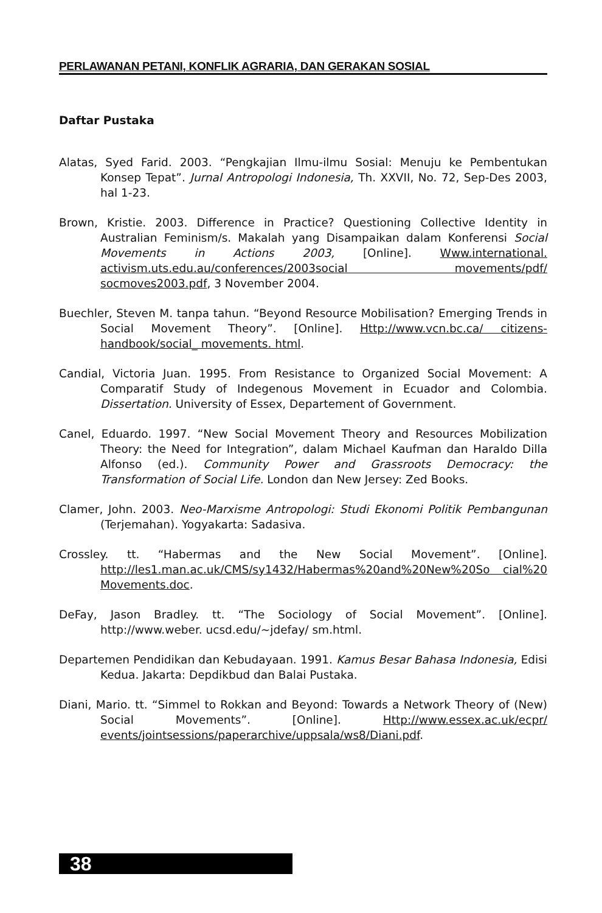PERLAWANAN PETANI, KONFLIK AGRARIA, DAN GERAKAN SOSIAL
Daftar Pustaka
Alatas, Syed Farid. 2003. “Pengkajian Ilmu-ilmu Sosial: Menuju ke Pembentukan Konsep Tepat”. Jurnal Antropologi Indonesia, Th. XXVII, No. 72, Sep-Des 2003, hal 1-23.
Brown, Kristie. 2003. Difference in Practice? Questioning Collective Identity in Australian Feminism/s. Makalah yang Disampaikan dalam Konferensi Social Movements in Actions 2003, [Online]. Www.international. activism.uts.edu.au/conferences/2003social movements/pdf/ socmoves2003.pdf, 3 November 2004.
Buechler, Steven M. tanpa tahun. “Beyond Resource Mobilisation? Emerging Trends in Social Movement Theory”. [Online]. Http://www.vcn.bc.ca/ citizens-handbook/social_ movements. html.
Candial, Victoria Juan. 1995. From Resistance to Organized Social Movement: A Comparatif Study of Indegenous Movement in Ecuador and Colombia. Dissertation. University of Essex, Departement of Government.
Canel, Eduardo. 1997. “New Social Movement Theory and Resources Mobilization Theory: the Need for Integration”, dalam Michael Kaufman dan Haraldo Dilla Alfonso (ed.). Community Power and Grassroots Democracy: the Transformation of Social Life. London dan New Jersey: Zed Books.
Clamer, John. 2003. Neo-Marxisme Antropologi: Studi Ekonomi Politik Pembangunan (Terjemahan). Yogyakarta: Sadasiva.
Crossley. tt. “Habermas and the New Social Movement”. [Online]. http://les1.man.ac.uk/CMS/sy1432/Habermas%20and%20New%20So cial%20 Movements.doc.
DeFay, Jason Bradley. tt. “The Sociology of Social Movement”. [Online]. http://www.weber. ucsd.edu/~jdefay/ sm.html.
Departemen Pendidikan dan Kebudayaan. 1991. Kamus Besar Bahasa Indonesia, Edisi Kedua. Jakarta: Depdikbud dan Balai Pustaka.
Diani, Mario. tt. “Simmel to Rokkan and Beyond: Towards a Network Theory of (New) Social Movements”. [Online]. Http://www.essex.ac.uk/ecpr/ events/jointsessions/paperarchive/uppsala/ws8/Diani.pdf.
38